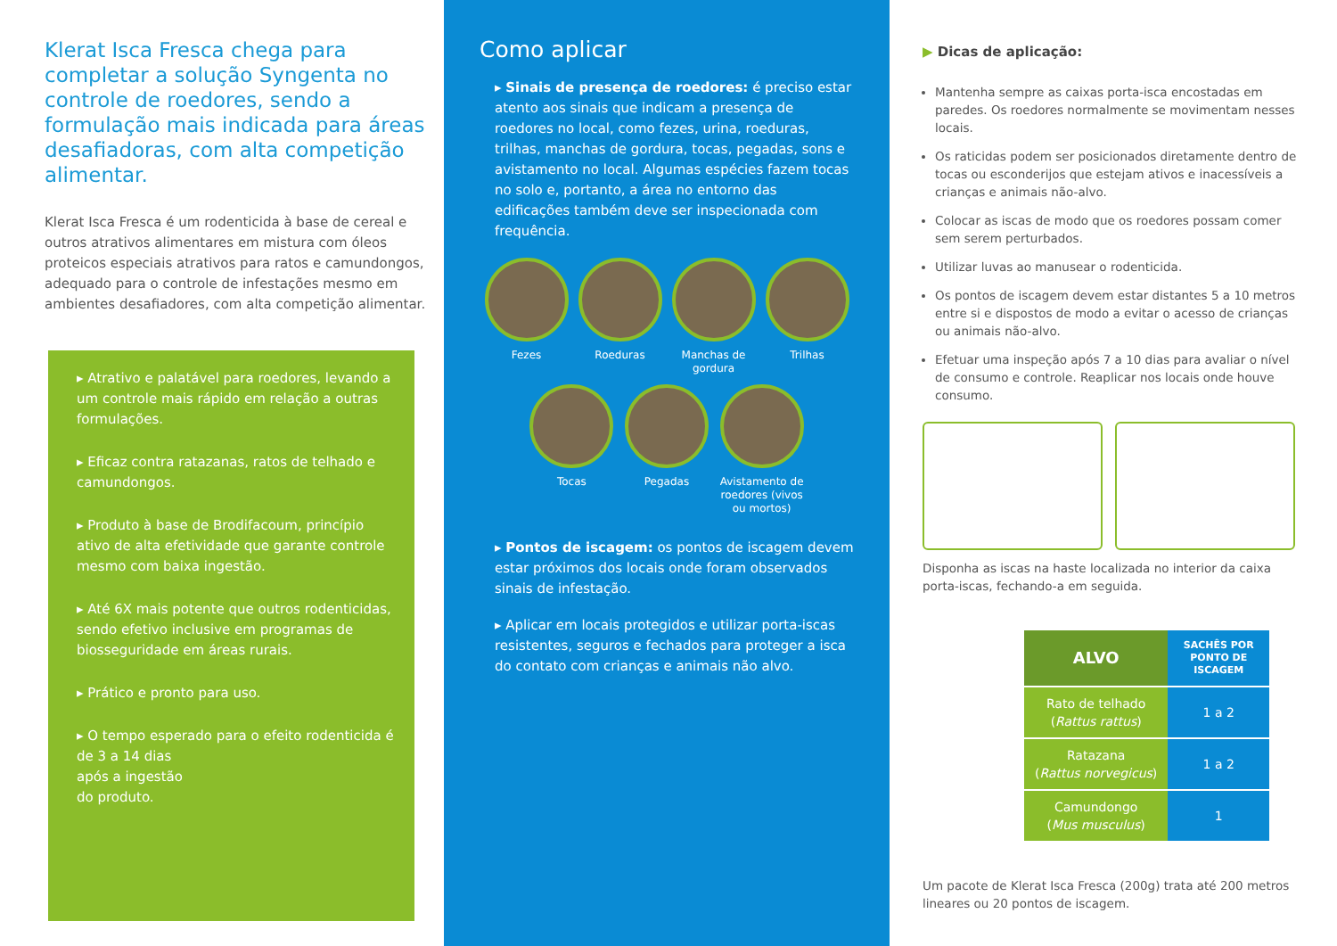Klerat Isca Fresca chega para completar a solução Syngenta no controle de roedores, sendo a formulação mais indicada para áreas desafiadoras, com alta competição alimentar.
Klerat Isca Fresca é um rodenticida à base de cereal e outros atrativos alimentares em mistura com óleos proteicos especiais atrativos para ratos e camundongos, adequado para o controle de infestações mesmo em ambientes desafiadores, com alta competição alimentar.
▸ Atrativo e palatável para roedores, levando a um controle mais rápido em relação a outras formulações.
▸ Eficaz contra ratazanas, ratos de telhado e camundongos.
▸ Produto à base de Brodifacoum, princípio ativo de alta efetividade que garante controle mesmo com baixa ingestão.
▸ Até 6X mais potente que outros rodenticidas, sendo efetivo inclusive em programas de biosseguridade em áreas rurais.
▸ Prático e pronto para uso.
▸ O tempo esperado para o efeito rodenticida é de 3 a 14 dias
após a ingestão
do produto.
Como aplicar
▸ Sinais de presença de roedores: é preciso estar atento aos sinais que indicam a presença de roedores no local, como fezes, urina, roeduras, trilhas, manchas de gordura, tocas, pegadas, sons e avistamento no local. Algumas espécies fazem tocas no solo e, portanto, a área no entorno das edificações também deve ser inspecionada com frequência.
Fezes Roeduras Manchas de gordura
Trilhas
Tocas Pegadas Avistamento de roedores (vivos ou mortos)
▸ Pontos de iscagem: os pontos de iscagem devem estar próximos dos locais onde foram observados sinais de infestação.
▸ Aplicar em locais protegidos e utilizar porta-iscas resistentes, seguros e fechados para proteger a isca do contato com crianças e animais não alvo.
▶ Dicas de aplicação:
Mantenha sempre as caixas porta-isca encostadas em paredes. Os roedores normalmente se movimentam nesses locais.
Os raticidas podem ser posicionados diretamente dentro de tocas ou esconderijos que estejam ativos e inacessíveis a crianças e animais não-alvo.
Colocar as iscas de modo que os roedores possam comer sem serem perturbados.
Utilizar luvas ao manusear o rodenticida.
Os pontos de iscagem devem estar distantes 5 a 10 metros entre si e dispostos de modo a evitar o acesso de crianças ou animais não-alvo.
Efetuar uma inspeção após 7 a 10 dias para avaliar o nível de consumo e controle. Reaplicar nos locais onde houve consumo.
Disponha as iscas na haste localizada no interior da caixa porta-iscas, fechando-a em seguida.
| ALVO | SACHÊS POR PONTO DE ISCAGEM |
| --- | --- |
| Rato de telhado ( Rattus rattus ) | 1 a 2 |
| Ratazana ( Rattus norvegicus ) | 1 a 2 |
| Camundongo ( Mus musculus ) | 1 |
Um pacote de Klerat Isca Fresca (200g) trata até 200 metros lineares ou 20 pontos de iscagem.